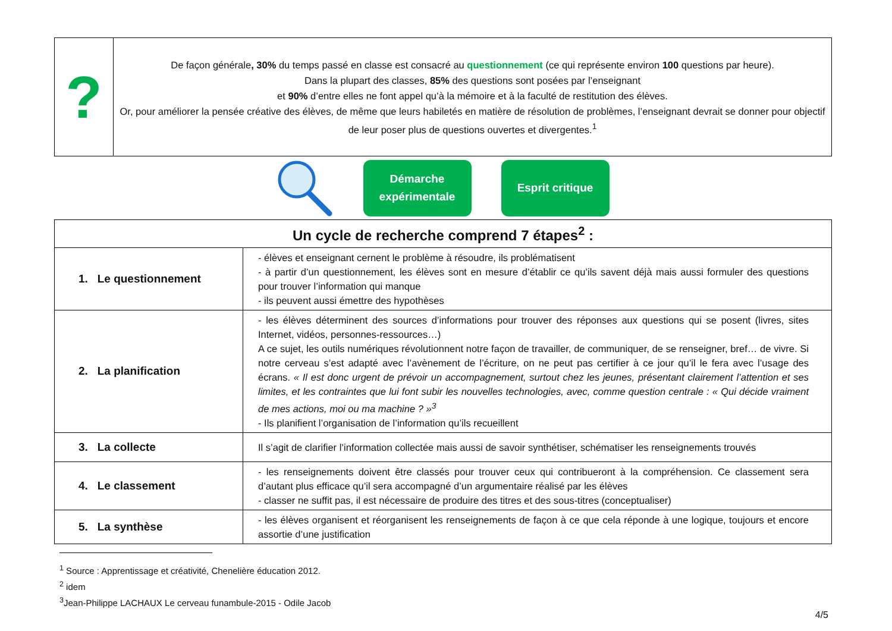| ? | De façon générale , 30% du temps passé en classe est consacré au questionnement (ce qui représente environ 100 questions par heure). Dans la plupart des classes, 85% des questions sont posées par l’enseignant et 90% d’entre elles ne font appel qu’à la mémoire et à la faculté de restitution des élèves. Or, pour améliorer la pensée créative des élèves, de même que leurs habiletés en matière de résolution de problèmes, l’enseignant devrait se donner pour objectif de leur poser plus de questions ouvertes et divergentes.<sup>1</sup> |
Démarche
expérimentale
Esprit critique
| Un cycle de recherche comprend 7 étapes<sup>2</sup> : | |
| --- | --- |
| 1. Le questionnement | - élèves et enseignant cernent le problème à résoudre, ils problématisent - à partir d’un questionnement, les élèves sont en mesure d’établir ce qu’ils savent déjà mais aussi formuler des questions pour trouver l’information qui manque - ils peuvent aussi émettre des hypothèses |
| 2. La planification | - les élèves déterminent des sources d’informations pour trouver des réponses aux questions qui se posent (livres, sites Internet, vidéos, personnes-ressources…) A ce sujet, les outils numériques révolutionnent notre façon de travailler, de communiquer, de se renseigner, bref… de vivre. Si notre cerveau s’est adapté avec l’avènement de l’écriture, on ne peut pas certifier à ce jour qu’il le fera avec l’usage des écrans. « Il est donc urgent de prévoir un accompagnement, surtout chez les jeunes, présentant clairement l’attention et ses limites, et les contraintes que lui font subir les nouvelles technologies, avec, comme question centrale : « Qui décide vraiment de mes actions, moi ou ma machine ? »<sup>3</sup> - Ils planifient l’organisation de l’information qu’ils recueillent |
| 3. La collecte | Il s’agit de clarifier l’information collectée mais aussi de savoir synthétiser, schématiser les renseignements trouvés |
| 4. Le classement | - les renseignements doivent être classés pour trouver ceux qui contribueront à la compréhension. Ce classement sera d’autant plus efficace qu’il sera accompagné d’un argumentaire réalisé par les élèves - classer ne suffit pas, il est nécessaire de produire des titres et des sous-titres (conceptualiser) |
| 5. La synthèse | - les élèves organisent et réorganisent les renseignements de façon à ce que cela réponde à une logique, toujours et encore assortie d’une justification |
<sup>1</sup> Source : Apprentissage et créativité, Chenelière éducation 2012.
<sup>2</sup> idem
<sup>3</sup> Jean-Philippe LACHAUX Le cerveau funambule-2015 - Odile Jacob
4/5